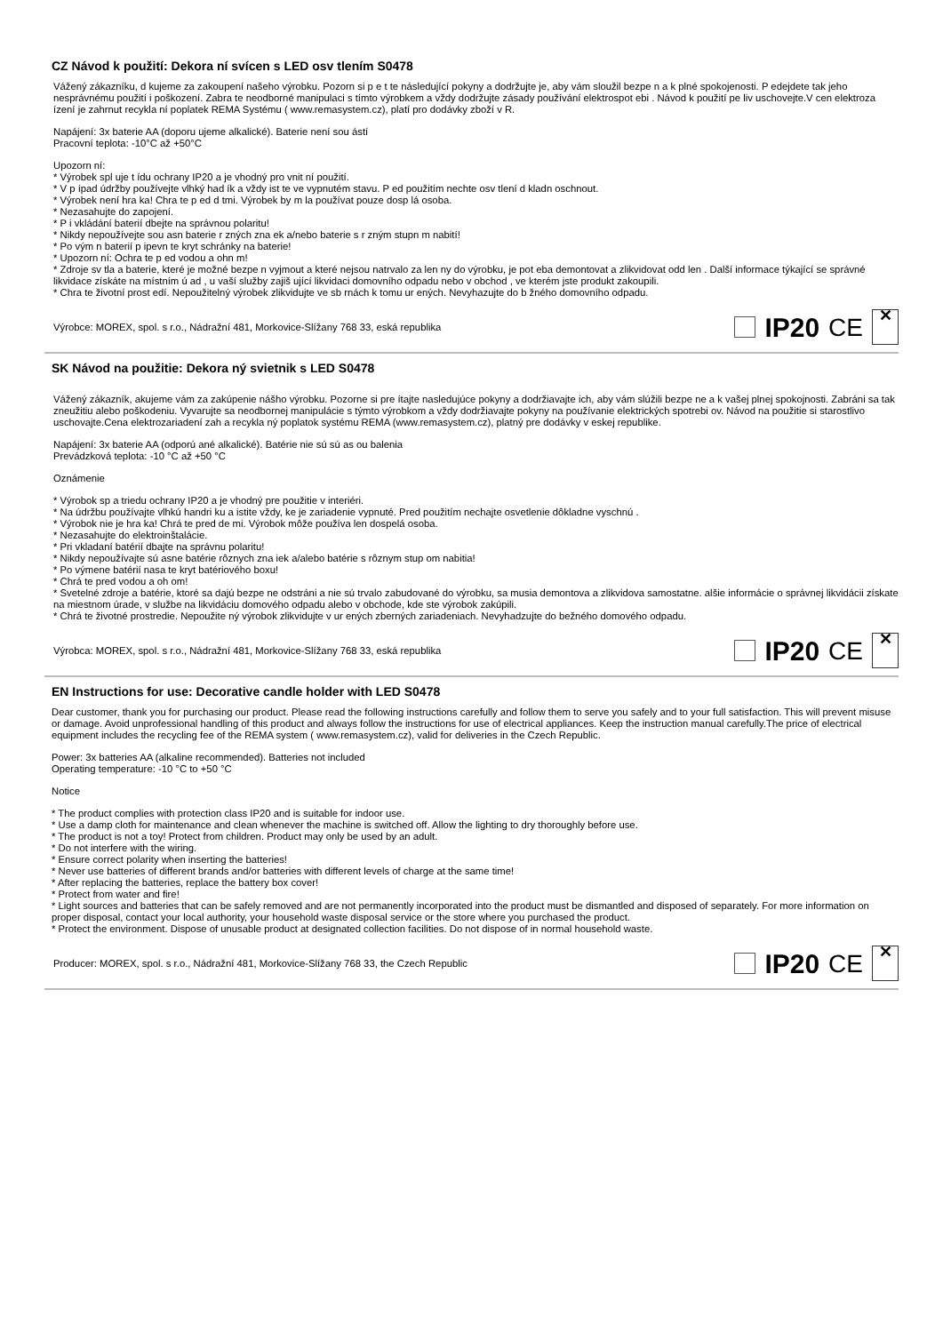CZ Návod k použití: Dekora ní svícen s LED osv tlením S0478
Vážený zákazníku, d kujeme za zakoupení našeho výrobku. Pozorn si p e t te následující pokyny a dodržujte je, aby vám sloužil bezpe n a k plné spokojenosti. P edejdete tak jeho nesprávnému použití i poškození. Zabra te neodborné manipulaci s tímto výrobkem a vždy dodržujte zásady používání elektrospot ebi . Návod k použití pe liv uschovejte.V cen elektroza ízení je zahrnut recykla ní poplatek REMA Systému ( www.remasystem.cz), platí pro dodávky zboží v R.
Napájení: 3x baterie AA (doporu ujeme alkalické). Baterie není sou ástí
Pracovní teplota: -10°C až +50°C
Upozorn ní:
* Výrobek spl uje t ídu ochrany IP20 a je vhodný pro vnit ní použití.
* V p ípad údržby používejte vlhký had ík a vždy ist te ve vypnutém stavu. P ed použitím nechte osv tlení d kladn oschnout.
* Výrobek není hra ka! Chra te p ed d tmi. Výrobek by m la používat pouze dosp lá osoba.
* Nezasahujte do zapojení.
* P i vkládání baterií dbejte na správnou polaritu!
* Nikdy nepoužívejte sou asn baterie r zných zna ek a/nebo baterie s r zným stupn m nabití!
* Po vým n baterií p ipevn te kryt schránky na baterie!
* Upozorn ní: Ochra te p ed vodou a ohn m!
* Zdroje sv tla a baterie, které je možné bezpe n vyjmout a které nejsou natrvalo za len ny do výrobku, je pot eba demontovat a zlikvidovat odd len . Další informace týkající se správné likvidace získáte na místním ú ad , u vaší služby zajiš ující likvidaci domovního odpadu nebo v obchod , ve kterém jste produkt zakoupili.
* Chra te životní prost edí. Nepoužitelný výrobek zlikvidujte ve sb rnách k tomu ur ených. Nevyhazujte do b žného domovního odpadu.
Výrobce: MOREX, spol. s r.o., Nádražní 481, Morkovice-Slížany 768 33, eská republika IP20 CE ✕
SK Návod na použitie: Dekora ný svietnik s LED S0478
Vážený zákazník, akujeme vám za zakúpenie nášho výrobku. Pozorne si pre ítajte nasledujúce pokyny a dodržiavajte ich, aby vám slúžili bezpe ne a k vašej plnej spokojnosti. Zabráni sa tak zneužitiu alebo poškodeniu. Vyvarujte sa neodbornej manipulácie s týmto výrobkom a vždy dodržiavajte pokyny na používanie elektrických spotrebi ov. Návod na použitie si starostlivo uschovajte.Cena elektrozariadení zah a recykla ný poplatok systému REMA (www.remasystem.cz), platný pre dodávky v eskej republike.
Napájení: 3x baterie AA (odporú ané alkalické). Batérie nie sú sú as ou balenia
Prevádzková teplota: -10 °C až +50 °C
Oznámenie
* Výrobok sp a triedu ochrany IP20 a je vhodný pre použitie v interiéri.
* Na údržbu používajte vlhkú handri ku a istite vždy, ke je zariadenie vypnuté. Pred použitím nechajte osvetlenie dôkladne vyschnú .
* Výrobok nie je hra ka! Chrá te pred de mi. Výrobok môže používa len dospelá osoba.
* Nezasahujte do elektroinštalácie.
* Pri vkladaní batérií dbajte na správnu polaritu!
* Nikdy nepoužívajte sú asne batérie rôznych zna iek a/alebo batérie s rôznym stup om nabitia!
* Po výmene batérií nasa te kryt batériového boxu!
* Chrá te pred vodou a oh om!
* Svetelné zdroje a batérie, ktoré sa dajú bezpe ne odstráni a nie sú trvalo zabudované do výrobku, sa musia demontova a zlikvidova samostatne. alšie informácie o správnej likvidácii získate na miestnom úrade, v službe na likvidáciu domového odpadu alebo v obchode, kde ste výrobok zakúpili.
* Chrá te životné prostredie. Nepoužite ný výrobok zlikvidujte v ur ených zberných zariadeniach. Nevyhadzujte do bežného domového odpadu.
Výrobca: MOREX, spol. s r.o., Nádražní 481, Morkovice-Slížany 768 33, eská republika IP20 CE ✕
EN Instructions for use: Decorative candle holder with LED S0478
Dear customer, thank you for purchasing our product. Please read the following instructions carefully and follow them to serve you safely and to your full satisfaction. This will prevent misuse or damage. Avoid unprofessional handling of this product and always follow the instructions for use of electrical appliances. Keep the instruction manual carefully.The price of electrical equipment includes the recycling fee of the REMA system ( www.remasystem.cz), valid for deliveries in the Czech Republic.
Power: 3x batteries AA (alkaline recommended). Batteries not included
Operating temperature: -10 °C to +50 °C
Notice
* The product complies with protection class IP20 and is suitable for indoor use.
* Use a damp cloth for maintenance and clean whenever the machine is switched off. Allow the lighting to dry thoroughly before use.
* The product is not a toy! Protect from children. Product may only be used by an adult.
* Do not interfere with the wiring.
* Ensure correct polarity when inserting the batteries!
* Never use batteries of different brands and/or batteries with different levels of charge at the same time!
* After replacing the batteries, replace the battery box cover!
* Protect from water and fire!
* Light sources and batteries that can be safely removed and are not permanently incorporated into the product must be dismantled and disposed of separately. For more information on proper disposal, contact your local authority, your household waste disposal service or the store where you purchased the product.
* Protect the environment. Dispose of unusable product at designated collection facilities. Do not dispose of in normal household waste.
Producer: MOREX, spol. s r.o., Nádražní 481, Morkovice-Slížany 768 33, the Czech Republic IP20 CE ✕